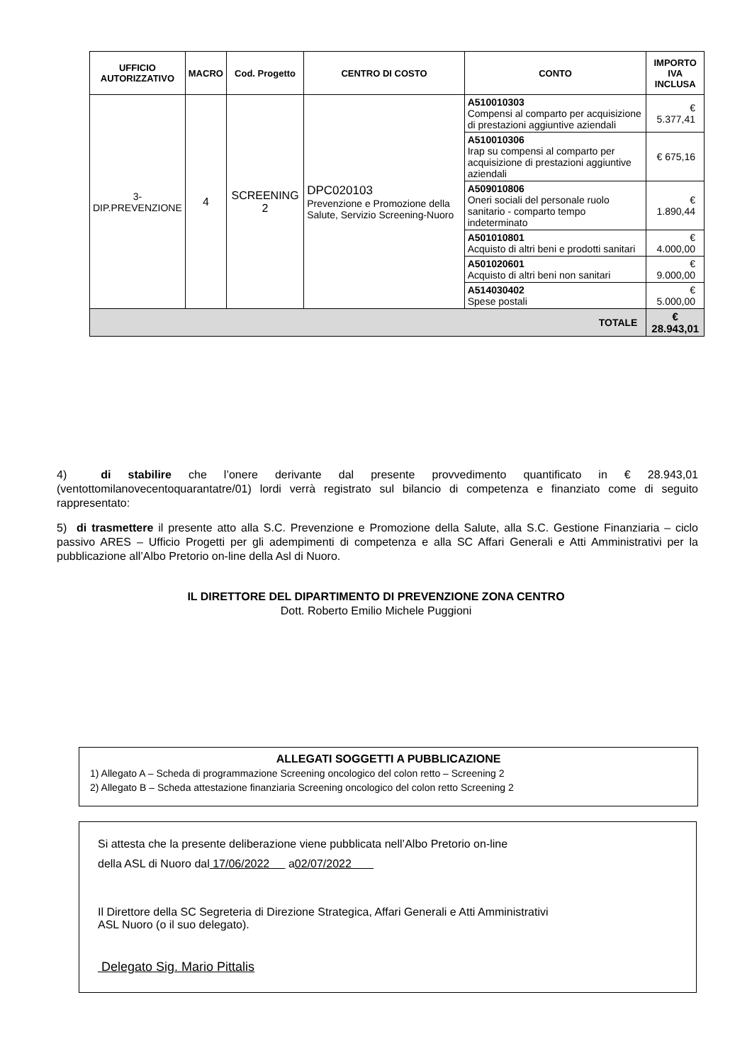| UFFICIO AUTORIZZATIVO | MACRO | Cod. Progetto | CENTRO DI COSTO | CONTO | IMPORTO IVA INCLUSA |
| --- | --- | --- | --- | --- | --- |
| 3- DIP.PREVENZIONE | 4 | SCREENING 2 | DPC020103 Prevenzione e Promozione della Salute, Servizio Screening-Nuoro | A510010303 Compensi al comparto per acquisizione di prestazioni aggiuntive aziendali | € 5.377,41 |
| | | | | A510010306 Irap su compensi al comparto per acquisizione di prestazioni aggiuntive aziendali | € 675,16 |
| | | | | A509010806 Oneri sociali del personale ruolo sanitario - comparto tempo indeterminato | € 1.890,44 |
| | | | | A501010801 Acquisto di altri beni e prodotti sanitari | € 4.000,00 |
| | | | | A501020601 Acquisto di altri beni non sanitari | € 9.000,00 |
| | | | | A514030402 Spese postali | € 5.000,00 |
| TOTALE | | | | | € 28.943,01 |
4) di stabilire che l’onere derivante dal presente provvedimento quantificato in € 28.943,01 (ventottomilanovecentoquarantatre/01) lordi verrà registrato sul bilancio di competenza e finanziato come di seguito rappresentato:
5) di trasmettere il presente atto alla S.C. Prevenzione e Promozione della Salute, alla S.C. Gestione Finanziaria – ciclo passivo ARES – Ufficio Progetti per gli adempimenti di competenza e alla SC Affari Generali e Atti Amministrativi per la pubblicazione all’Albo Pretorio on-line della Asl di Nuoro.
IL DIRETTORE DEL DIPARTIMENTO DI PREVENZIONE ZONA CENTRO
Dott. Roberto Emilio Michele Puggioni
ALLEGATI SOGGETTI A PUBBLICAZIONE
1) Allegato A – Scheda di programmazione Screening oncologico del colon retto – Screening 2
2) Allegato B – Scheda attestazione finanziaria Screening oncologico del colon retto Screening 2
Si attesta che la presente deliberazione viene pubblicata nell’Albo Pretorio on-line
della ASL di Nuoro dal 17/06/2022 a02/07/2022
Il Direttore della SC Segreteria di Direzione Strategica, Affari Generali e Atti Amministrativi
ASL Nuoro (o il suo delegato).
Delegato Sig. Mario Pittalis